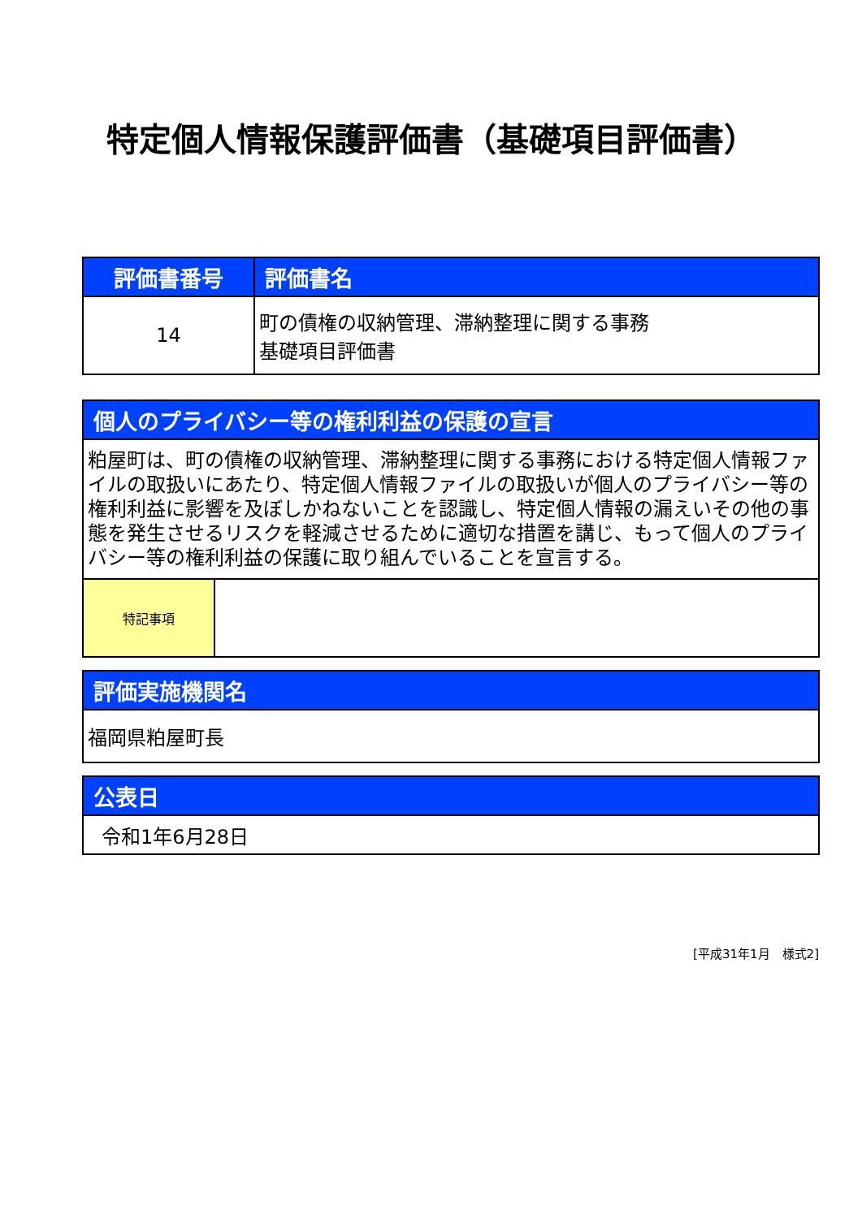特定個人情報保護評価書（基礎項目評価書）
| 評価書番号 | 評価書名 |
| --- | --- |
| 14 | 町の債権の収納管理、滞納整理に関する事務 基礎項目評価書 |
| 個人のプライバシー等の権利利益の保護の宣言 | |
| --- | --- |
| 粕屋町は、町の債権の収納管理、滞納整理に関する事務における特定個人情報ファイルの取扱いにあたり、特定個人情報ファイルの取扱いが個人のプライバシー等の権利利益に影響を及ぼしかねないことを認識し、特定個人情報の漏えいその他の事態を発生させるリスクを軽減させるために適切な措置を講じ、もって個人のプライバシー等の権利利益の保護に取り組んでいることを宣言する。 | |
| 特記事項 | |
| 評価実施機関名 |
| --- |
| 福岡県粕屋町長 |
| 公表日 |
| --- |
| 令和1年6月28日 |
[平成31年1月　様式2]